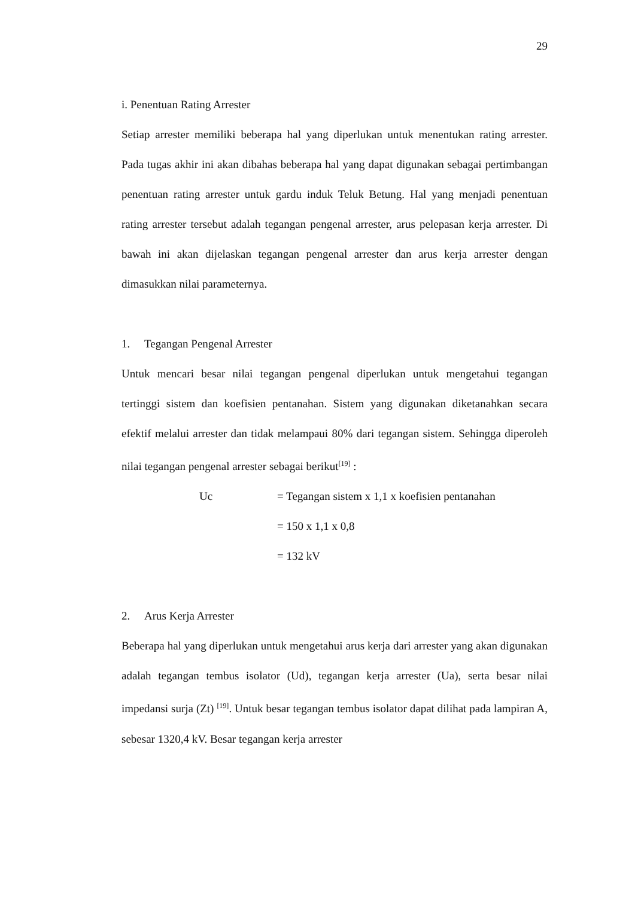29
i. Penentuan Rating Arrester
Setiap arrester memiliki beberapa hal yang diperlukan untuk menentukan rating arrester. Pada tugas akhir ini akan dibahas beberapa hal yang dapat digunakan sebagai pertimbangan penentuan rating arrester untuk gardu induk Teluk Betung. Hal yang menjadi penentuan rating arrester tersebut adalah tegangan pengenal arrester, arus pelepasan kerja arrester. Di bawah ini akan dijelaskan tegangan pengenal arrester dan arus kerja arrester dengan dimasukkan nilai parameternya.
1. Tegangan Pengenal Arrester
Untuk mencari besar nilai tegangan pengenal diperlukan untuk mengetahui tegangan tertinggi sistem dan koefisien pentanahan. Sistem yang digunakan diketanahkan secara efektif melalui arrester dan tidak melampaui 80% dari tegangan sistem. Sehingga diperoleh nilai tegangan pengenal arrester sebagai berikut<sup>[19]</sup> :
Uc = Tegangan sistem x 1,1 x koefisien pentanahan
= 150 x 1,1 x 0,8
= 132 kV
2. Arus Kerja Arrester
Beberapa hal yang diperlukan untuk mengetahui arus kerja dari arrester yang akan digunakan adalah tegangan tembus isolator (Ud), tegangan kerja arrester (Ua), serta besar nilai impedansi surja (Zt) <sup>[19]</sup>. Untuk besar tegangan tembus isolator dapat dilihat pada lampiran A, sebesar 1320,4 kV. Besar tegangan kerja arrester